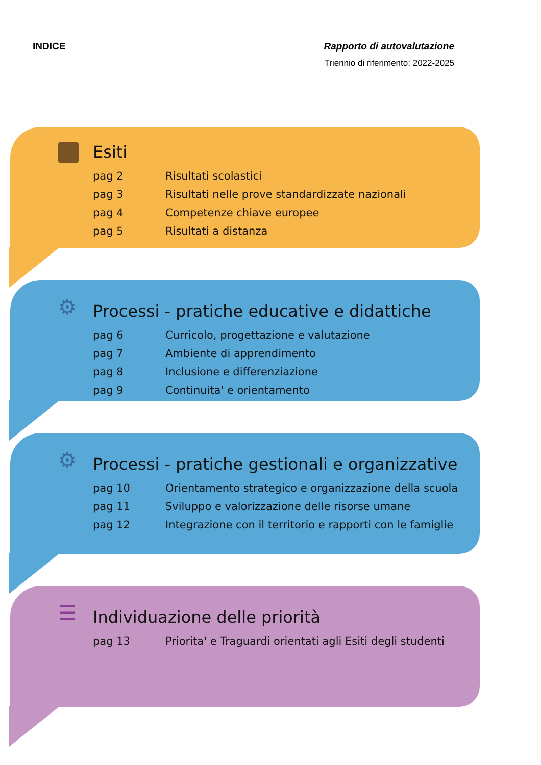INDICE Rapporto di autovalutazione
Triennio di riferimento: 2022-2025
Esiti
| pag 2 | Risultati scolastici |
| pag 3 | Risultati nelle prove standardizzate nazionali |
| pag 4 | Competenze chiave europee |
| pag 5 | Risultati a distanza |
⚙
Processi - pratiche educative e didattiche
| pag 6 | Curricolo, progettazione e valutazione |
| pag 7 | Ambiente di apprendimento |
| pag 8 | Inclusione e differenziazione |
| pag 9 | Continuita' e orientamento |
⚙
Processi - pratiche gestionali e organizzative
| pag 10 | Orientamento strategico e organizzazione della scuola |
| pag 11 | Sviluppo e valorizzazione delle risorse umane |
| pag 12 | Integrazione con il territorio e rapporti con le famiglie |
☰
Individuazione delle priorità
| pag 13 | Priorita' e Traguardi orientati agli Esiti degli studenti |